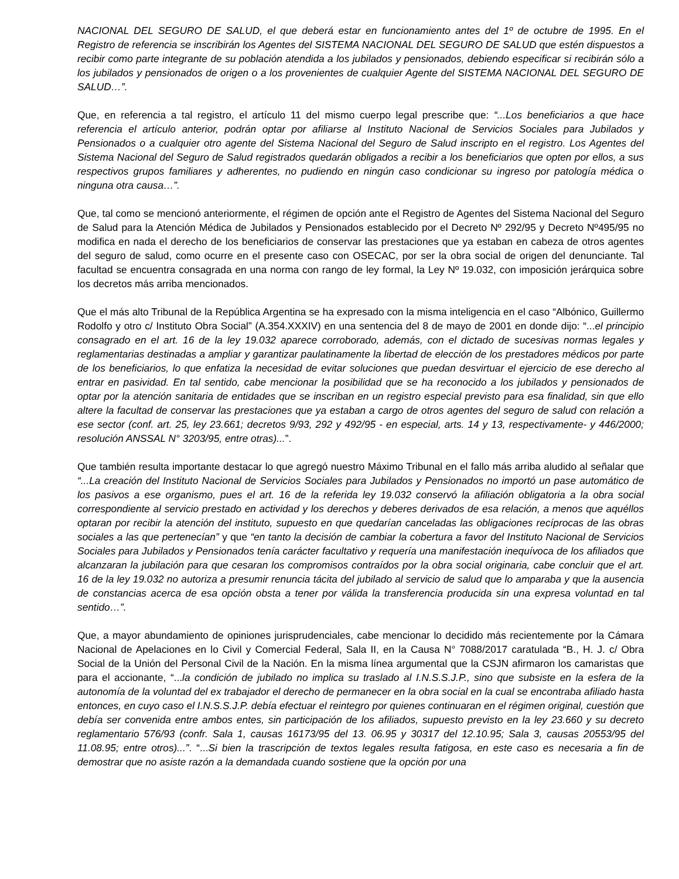NACIONAL DEL SEGURO DE SALUD, el que deberá estar en funcionamiento antes del 1º de octubre de 1995. En el Registro de referencia se inscribirán los Agentes del SISTEMA NACIONAL DEL SEGURO DE SALUD que estén dispuestos a recibir como parte integrante de su población atendida a los jubilados y pensionados, debiendo especificar si recibirán sólo a los jubilados y pensionados de origen o a los provenientes de cualquier Agente del SISTEMA NACIONAL DEL SEGURO DE SALUD…”.
Que, en referencia a tal registro, el artículo 11 del mismo cuerpo legal prescribe que: “...Los beneficiarios a que hace referencia el artículo anterior, podrán optar por afiliarse al Instituto Nacional de Servicios Sociales para Jubilados y Pensionados o a cualquier otro agente del Sistema Nacional del Seguro de Salud inscripto en el registro. Los Agentes del Sistema Nacional del Seguro de Salud registrados quedarán obligados a recibir a los beneficiarios que opten por ellos, a sus respectivos grupos familiares y adherentes, no pudiendo en ningún caso condicionar su ingreso por patología médica o ninguna otra causa…”.
Que, tal como se mencionó anteriormente, el régimen de opción ante el Registro de Agentes del Sistema Nacional del Seguro de Salud para la Atención Médica de Jubilados y Pensionados establecido por el Decreto Nº 292/95 y Decreto Nº495/95 no modifica en nada el derecho de los beneficiarios de conservar las prestaciones que ya estaban en cabeza de otros agentes del seguro de salud, como ocurre en el presente caso con OSECAC, por ser la obra social de origen del denunciante. Tal facultad se encuentra consagrada en una norma con rango de ley formal, la Ley Nº 19.032, con imposición jerárquica sobre los decretos más arriba mencionados.
Que el más alto Tribunal de la República Argentina se ha expresado con la misma inteligencia en el caso “Albónico, Guillermo Rodolfo y otro c/ Instituto Obra Social” (A.354.XXXIV) en una sentencia del 8 de mayo de 2001 en donde dijo: “...el principio consagrado en el art. 16 de la ley 19.032 aparece corroborado, además, con el dictado de sucesivas normas legales y reglamentarias destinadas a ampliar y garantizar paulatinamente la libertad de elección de los prestadores médicos por parte de los beneficiarios, lo que enfatiza la necesidad de evitar soluciones que puedan desvirtuar el ejercicio de ese derecho al entrar en pasividad. En tal sentido, cabe mencionar la posibilidad que se ha reconocido a los jubilados y pensionados de optar por la atención sanitaria de entidades que se inscriban en un registro especial previsto para esa finalidad, sin que ello altere la facultad de conservar las prestaciones que ya estaban a cargo de otros agentes del seguro de salud con relación a ese sector (conf. art. 25, ley 23.661; decretos 9/93, 292 y 492/95 - en especial, arts. 14 y 13, respectivamente- y 446/2000; resolución ANSSAL N° 3203/95, entre otras)...”.
Que también resulta importante destacar lo que agregó nuestro Máximo Tribunal en el fallo más arriba aludido al señalar que “...La creación del Instituto Nacional de Servicios Sociales para Jubilados y Pensionados no importó un pase automático de los pasivos a ese organismo, pues el art. 16 de la referida ley 19.032 conservó la afiliación obligatoria a la obra social correspondiente al servicio prestado en actividad y los derechos y deberes derivados de esa relación, a menos que aquéllos optaran por recibir la atención del instituto, supuesto en que quedarían canceladas las obligaciones recíprocas de las obras sociales a las que pertenecían” y que “en tanto la decisión de cambiar la cobertura a favor del Instituto Nacional de Servicios Sociales para Jubilados y Pensionados tenía carácter facultativo y requería una manifestación inequívoca de los afiliados que alcanzaran la jubilación para que cesaran los compromisos contraídos por la obra social originaria, cabe concluir que el art. 16 de la ley 19.032 no autoriza a presumir renuncia tácita del jubilado al servicio de salud que lo amparaba y que la ausencia de constancias acerca de esa opción obsta a tener por válida la transferencia producida sin una expresa voluntad en tal sentido…”.
Que, a mayor abundamiento de opiniones jurisprudenciales, cabe mencionar lo decidido más recientemente por la Cámara Nacional de Apelaciones en lo Civil y Comercial Federal, Sala II, en la Causa N° 7088/2017 caratulada “B., H. J. c/ Obra Social de la Unión del Personal Civil de la Nación. En la misma línea argumental que la CSJN afirmaron los camaristas que para el accionante, “...la condición de jubilado no implica su traslado al I.N.S.S.J.P., sino que subsiste en la esfera de la autonomía de la voluntad del ex trabajador el derecho de permanecer en la obra social en la cual se encontraba afiliado hasta entonces, en cuyo caso el I.N.S.S.J.P. debía efectuar el reintegro por quienes continuaran en el régimen original, cuestión que debía ser convenida entre ambos entes, sin participación de los afiliados, supuesto previsto en la ley 23.660 y su decreto reglamentario 576/93 (confr. Sala 1, causas 16173/95 del 13. 06.95 y 30317 del 12.10.95; Sala 3, causas 20553/95 del 11.08.95; entre otros)...”. “...Si bien la trascripción de textos legales resulta fatigosa, en este caso es necesaria a fin de demostrar que no asiste razón a la demandada cuando sostiene que la opción por una